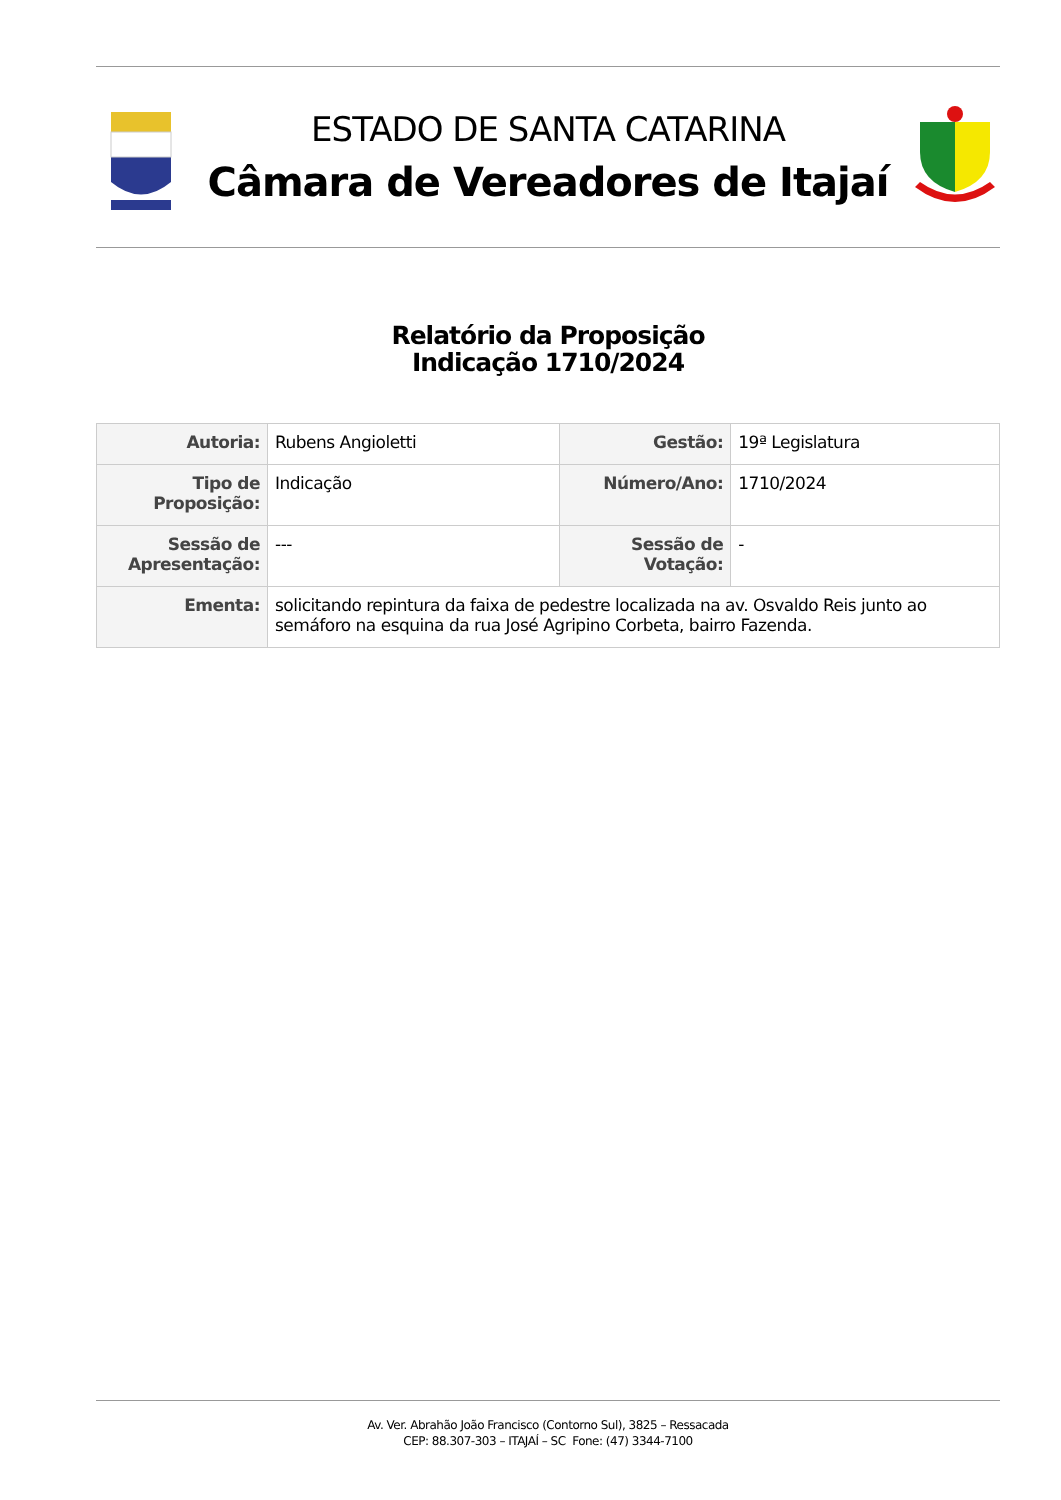ESTADO DE SANTA CATARINA
Câmara de Vereadores de Itajaí
Relatório da Proposição
Indicação 1710/2024
| Autoria: | Rubens Angioletti | Gestão: | 19ª Legislatura |
| Tipo de Proposição: | Indicação | Número/Ano: | 1710/2024 |
| Sessão de Apresentação: | --- | Sessão de Votação: | - |
| Ementa: | solicitando repintura da faixa de pedestre localizada na av. Osvaldo Reis junto ao semáforo na esquina da rua José Agripino Corbeta, bairro Fazenda. | | |
Av. Ver. Abrahão João Francisco (Contorno Sul), 3825 – Ressacada
CEP: 88.307-303 – ITAJAÍ – SC Fone: (47) 3344-7100